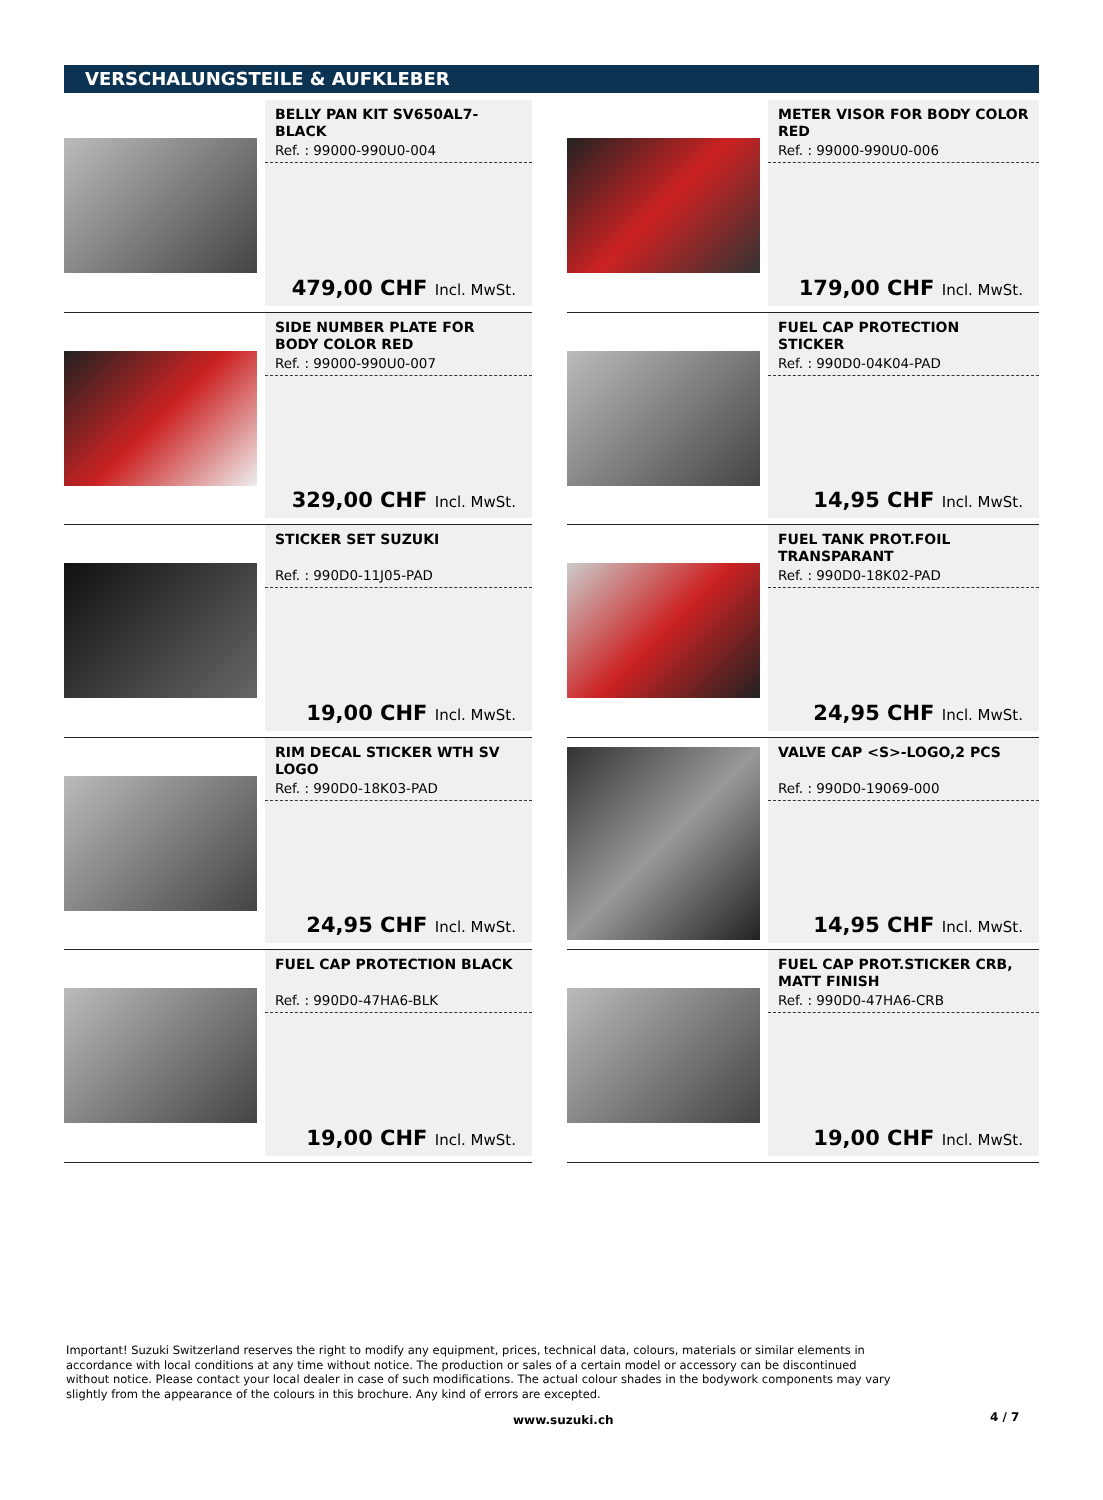VERSCHALUNGSTEILE & AUFKLEBER
BELLY PAN KIT SV650AL7-BLACK
Ref. : 99000-990U0-004
479,00 CHF Incl. MwSt.
METER VISOR FOR BODY COLOR RED
Ref. : 99000-990U0-006
179,00 CHF Incl. MwSt.
SIDE NUMBER PLATE FOR BODY COLOR RED
Ref. : 99000-990U0-007
329,00 CHF Incl. MwSt.
FUEL CAP PROTECTION STICKER
Ref. : 990D0-04K04-PAD
14,95 CHF Incl. MwSt.
STICKER SET SUZUKI
Ref. : 990D0-11J05-PAD
19,00 CHF Incl. MwSt.
FUEL TANK PROT.FOIL TRANSPARANT
Ref. : 990D0-18K02-PAD
24,95 CHF Incl. MwSt.
RIM DECAL STICKER WTH SV LOGO
Ref. : 990D0-18K03-PAD
24,95 CHF Incl. MwSt.
VALVE CAP <S>-LOGO,2 PCS
Ref. : 990D0-19069-000
14,95 CHF Incl. MwSt.
FUEL CAP PROTECTION BLACK
Ref. : 990D0-47HA6-BLK
19,00 CHF Incl. MwSt.
FUEL CAP PROT.STICKER CRB, MATT FINISH
Ref. : 990D0-47HA6-CRB
19,00 CHF Incl. MwSt.
Important! Suzuki Switzerland reserves the right to modify any equipment, prices, technical data, colours, materials or similar elements in accordance with local conditions at any time without notice. The production or sales of a certain model or accessory can be discontinued without notice. Please contact your local dealer in case of such modifications. The actual colour shades in the bodywork components may vary slightly from the appearance of the colours in this brochure. Any kind of errors are excepted.
www.suzuki.ch 4 / 7